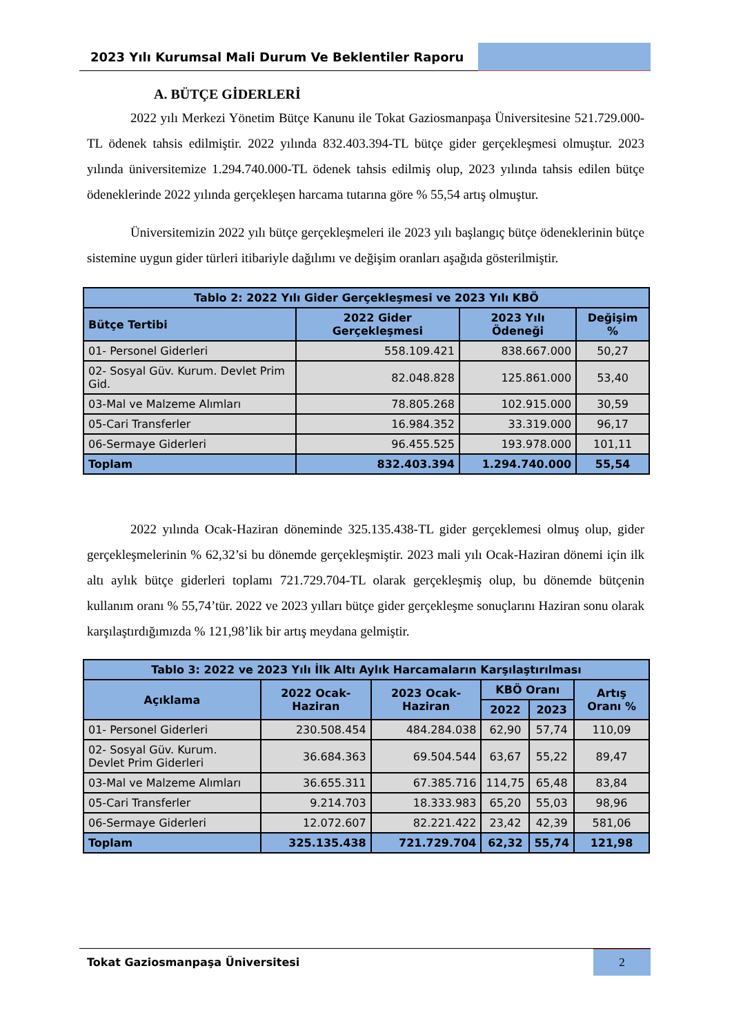2023 Yılı Kurumsal Mali Durum Ve Beklentiler Raporu
A. BÜTÇE GİDERLERİ
2022 yılı Merkezi Yönetim Bütçe Kanunu ile Tokat Gaziosmanpaşa Üniversitesine 521.729.000-TL ödenek tahsis edilmiştir. 2022 yılında 832.403.394-TL bütçe gider gerçekleşmesi olmuştur. 2023 yılında üniversitemize 1.294.740.000-TL ödenek tahsis edilmiş olup, 2023 yılında tahsis edilen bütçe ödeneklerinde 2022 yılında gerçekleşen harcama tutarına göre % 55,54 artış olmuştur.
Üniversitemizin 2022 yılı bütçe gerçekleşmeleri ile 2023 yılı başlangıç bütçe ödeneklerinin bütçe sistemine uygun gider türleri itibariyle dağılımı ve değişim oranları aşağıda gösterilmiştir.
| Tablo 2: 2022 Yılı Gider Gerçekleşmesi ve 2023 Yılı KBÖ | | | |
| --- | --- | --- | --- |
| Bütçe Tertibi | 2022 Gider Gerçekleşmesi | 2023 Yılı Ödeneği | Değişim % |
| 01- Personel Giderleri | 558.109.421 | 838.667.000 | 50,27 |
| 02- Sosyal Güv. Kurum. Devlet Prim Gid. | 82.048.828 | 125.861.000 | 53,40 |
| 03-Mal ve Malzeme Alımları | 78.805.268 | 102.915.000 | 30,59 |
| 05-Cari Transferler | 16.984.352 | 33.319.000 | 96,17 |
| 06-Sermaye Giderleri | 96.455.525 | 193.978.000 | 101,11 |
| Toplam | 832.403.394 | 1.294.740.000 | 55,54 |
2022 yılında Ocak-Haziran döneminde 325.135.438-TL gider gerçeklemesi olmuş olup, gider gerçekleşmelerinin % 62,32’si bu dönemde gerçekleşmiştir. 2023 mali yılı Ocak-Haziran dönemi için ilk altı aylık bütçe giderleri toplamı 721.729.704-TL olarak gerçekleşmiş olup, bu dönemde bütçenin kullanım oranı % 55,74’tür. 2022 ve 2023 yılları bütçe gider gerçekleşme sonuçlarını Haziran sonu olarak karşılaştırdığımızda % 121,98’lik bir artış meydana gelmiştir.
| Tablo 3: 2022 ve 2023 Yılı İlk Altı Aylık Harcamaların Karşılaştırılması | | | | | |
| --- | --- | --- | --- | --- | --- |
| Açıklama | 2022 Ocak-Haziran | 2023 Ocak-Haziran | KBÖ Oranı | | Artış Oranı % |
| | | | 2022 | 2023 | |
| 01- Personel Giderleri | 230.508.454 | 484.284.038 | 62,90 | 57,74 | 110,09 |
| 02- Sosyal Güv. Kurum. Devlet Prim Giderleri | 36.684.363 | 69.504.544 | 63,67 | 55,22 | 89,47 |
| 03-Mal ve Malzeme Alımları | 36.655.311 | 67.385.716 | 114,75 | 65,48 | 83,84 |
| 05-Cari Transferler | 9.214.703 | 18.333.983 | 65,20 | 55,03 | 98,96 |
| 06-Sermaye Giderleri | 12.072.607 | 82.221.422 | 23,42 | 42,39 | 581,06 |
| Toplam | 325.135.438 | 721.729.704 | 62,32 | 55,74 | 121,98 |
Tokat Gaziosmanpaşa Üniversitesi
2